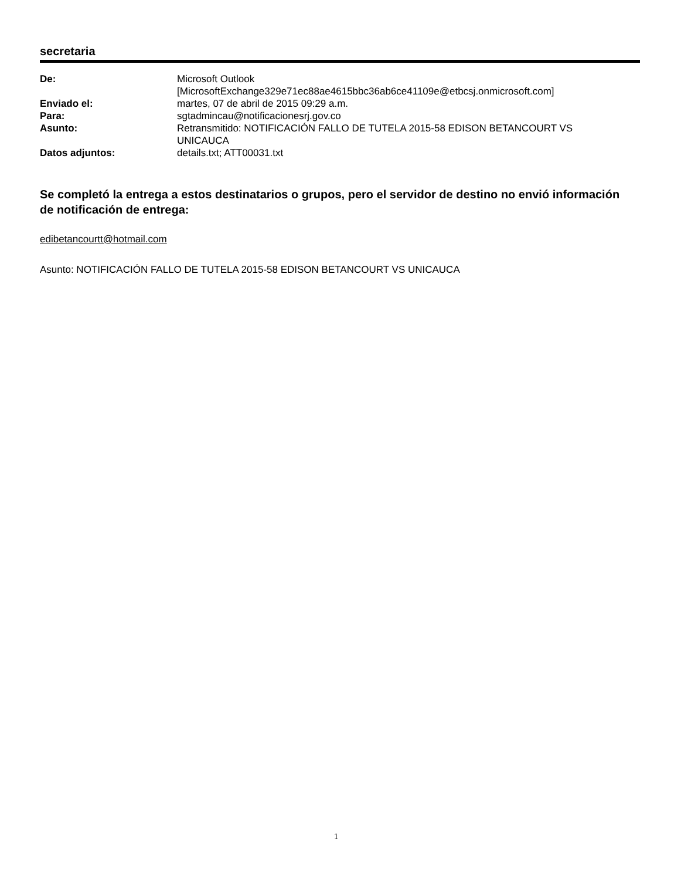secretaria
| De: | Microsoft Outlook [MicrosoftExchange329e71ec88ae4615bbc36ab6ce41109e@etbcsj.onmicrosoft.com] |
| Enviado el: | martes, 07 de abril de 2015 09:29 a.m. |
| Para: | sgtadmincau@notificacionesrj.gov.co |
| Asunto: | Retransmitido: NOTIFICACIÓN FALLO DE TUTELA 2015-58 EDISON BETANCOURT VS UNICAUCA |
| Datos adjuntos: | details.txt; ATT00031.txt |
Se completó la entrega a estos destinatarios o grupos, pero el servidor de destino no envió información de notificación de entrega:
edibetancourtt@hotmail.com
Asunto: NOTIFICACIÓN FALLO DE TUTELA 2015-58 EDISON BETANCOURT VS UNICAUCA
1